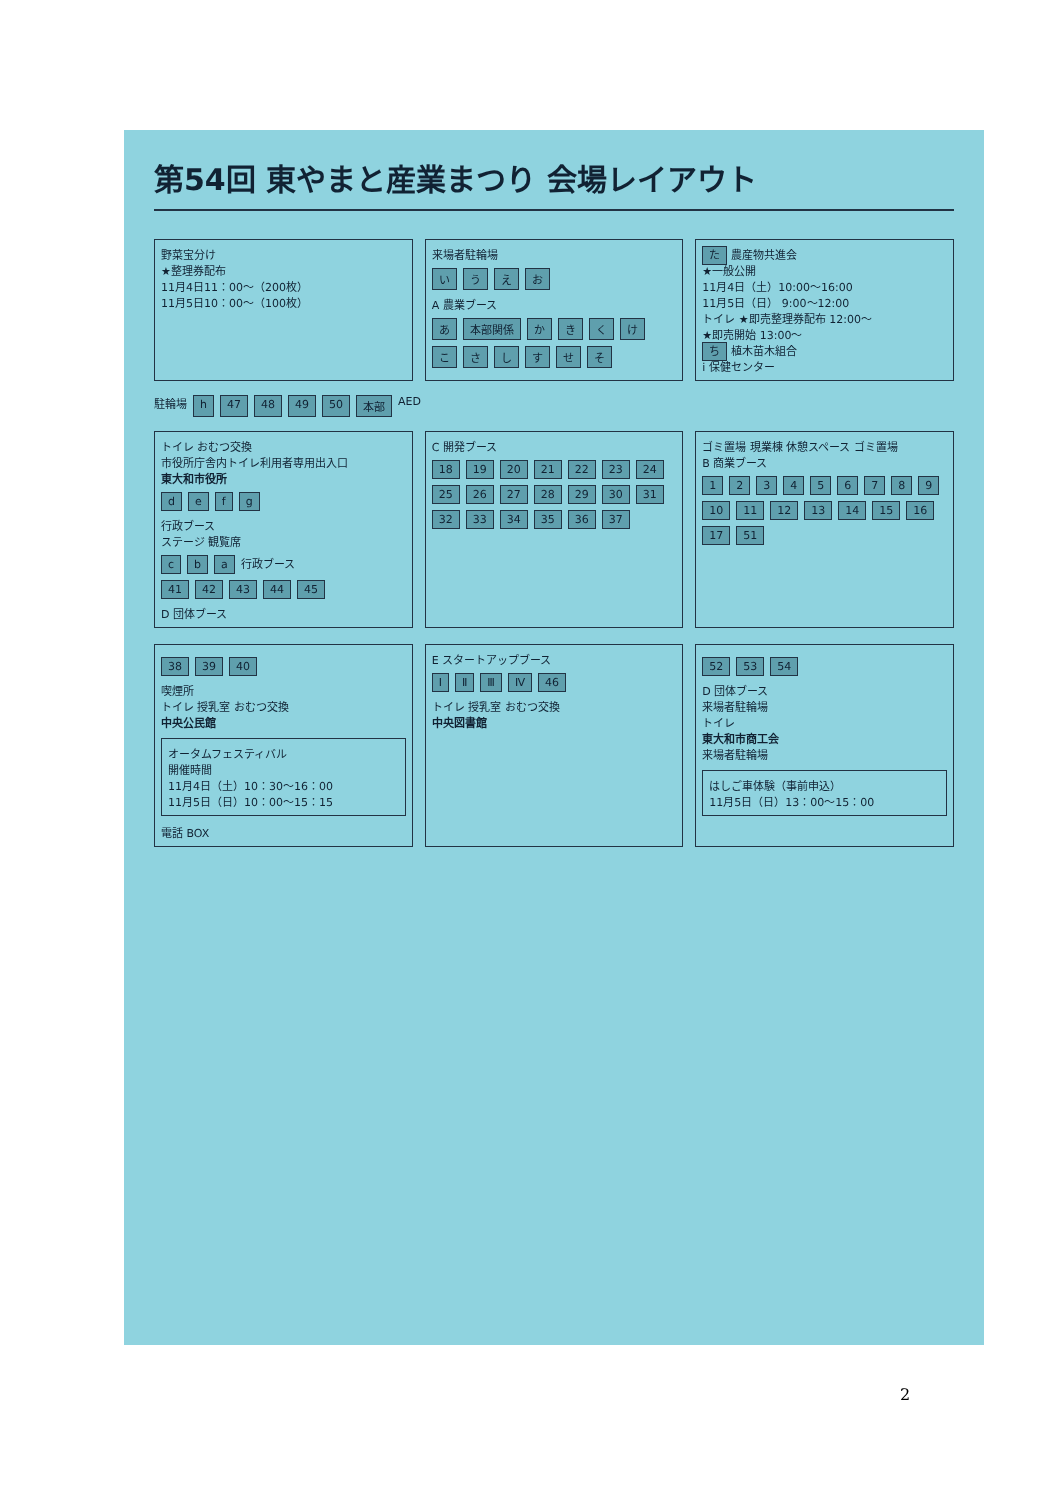第54回 東やまと産業まつり 会場レイアウト
野菜宝分け
★整理券配布
11月4日11：00～（200枚）
11月5日10：00～（100枚）
来場者駐輪場
いうえお
A 農業ブース
あ 本部関係 かきくけ
こさしすせそ
た 農産物共進会
★一般公開
11月4日（土）10:00～16:00
11月5日（日） 9:00～12:00
トイレ ★即売整理券配布 12:00～
★即売開始 13:00～
ち 植木苗木組合
i 保健センター
駐輪場 h 47 48 49 50 本部 AED
トイレ おむつ交換
市役所庁舎内トイレ利用者専用出入口
東大和市役所
defg
行政ブース
ステージ 観覧席
cba 行政ブース
41 42 43 44 45
D 団体ブース
C 開発ブース
18 19 20 21 22 23 24 25 26 27 28 29 30 31 32 33 34 35 36 37
ゴミ置場 現業棟 休憩スペース ゴミ置場
B 商業ブース
123456789 10 11 12 13 14 15 16 17 51
38 39 40
喫煙所
トイレ 授乳室 おむつ交換
中央公民館
オータムフェスティバル
開催時間
11月4日（土）10：30～16：00
11月5日（日）10：00～15：15
電話 BOX
E スタートアップブース
Ⅰ Ⅱ Ⅲ Ⅳ 46
トイレ 授乳室 おむつ交換
中央図書館
52 53 54
D 団体ブース
来場者駐輪場
トイレ
東大和市商工会
来場者駐輪場
はしご車体験（事前申込）
11月5日（日）13：00～15：00
2